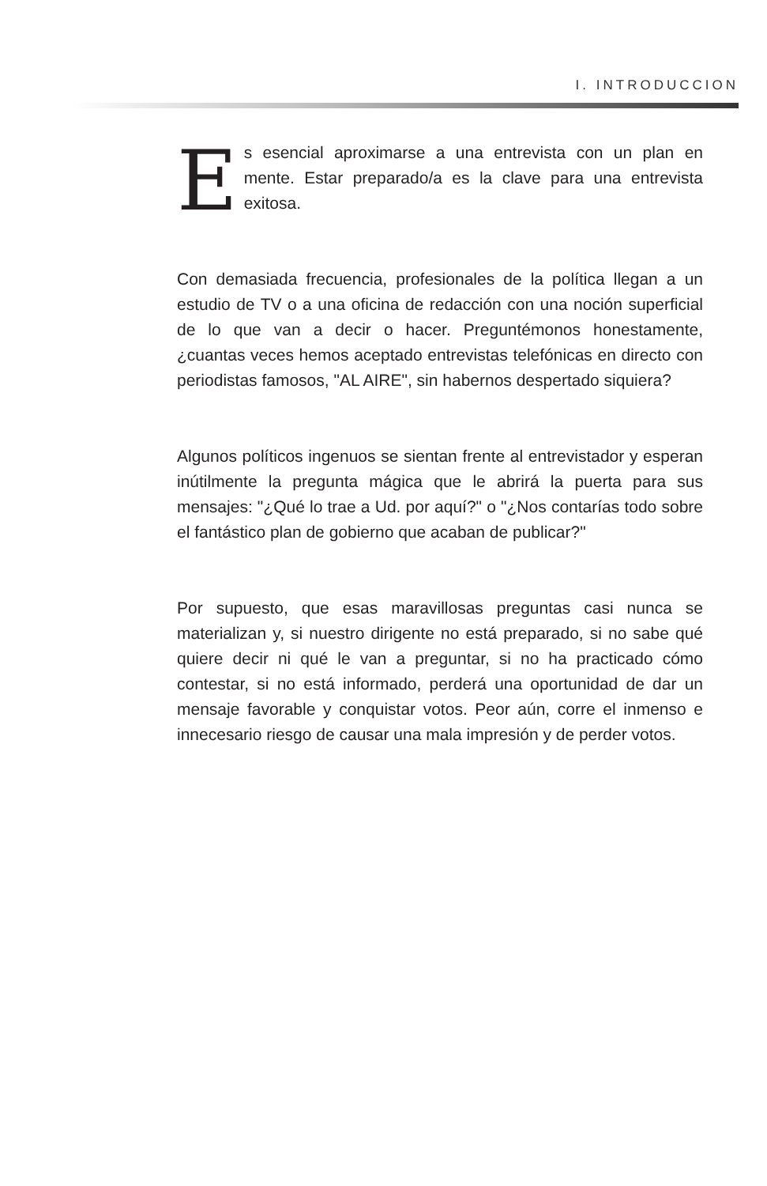I. INTRODUCCION
Es esencial aproximarse a una entrevista con un plan en mente. Estar preparado/a es la clave para una entrevista exitosa.
Con demasiada frecuencia, profesionales de la política llegan a un estudio de TV o a una oficina de redacción con una noción superficial de lo que van a decir o hacer. Preguntémonos honestamente, ¿cuantas veces hemos aceptado entrevistas telefónicas en directo con periodistas famosos, "AL AIRE", sin habernos despertado siquiera?
Algunos políticos ingenuos se sientan frente al entrevistador y esperan inútilmente la pregunta mágica que le abrirá la puerta para sus mensajes: "¿Qué lo trae a Ud. por aquí?" o "¿Nos contarías todo sobre el fantástico plan de gobierno que acaban de publicar?"
Por supuesto, que esas maravillosas preguntas casi nunca se materializan y, si nuestro dirigente no está preparado, si no sabe qué quiere decir ni qué le van a preguntar, si no ha practicado cómo contestar, si no está informado, perderá una oportunidad de dar un mensaje favorable y conquistar votos. Peor aún, corre el inmenso e innecesario riesgo de causar una mala impresión y de perder votos.